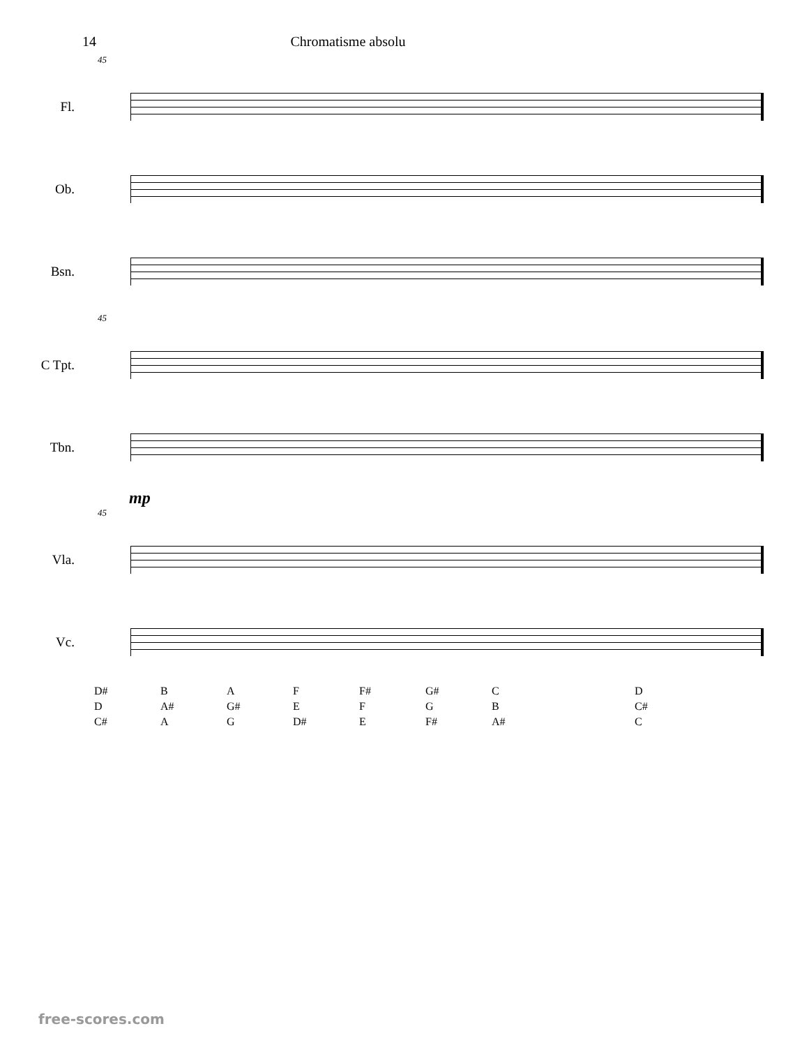14 Chromatisme absolu
45
Fl.
Ob.
Bsn.
45
C Tpt.
Tbn.
mp
45
Vla.
Vc.
D#
D
C#
B
A#
A
A
G#
G
F
E
D#
F#
F
E
G#
G
F#
C
B
A#
D
C#
C
free-scores.com